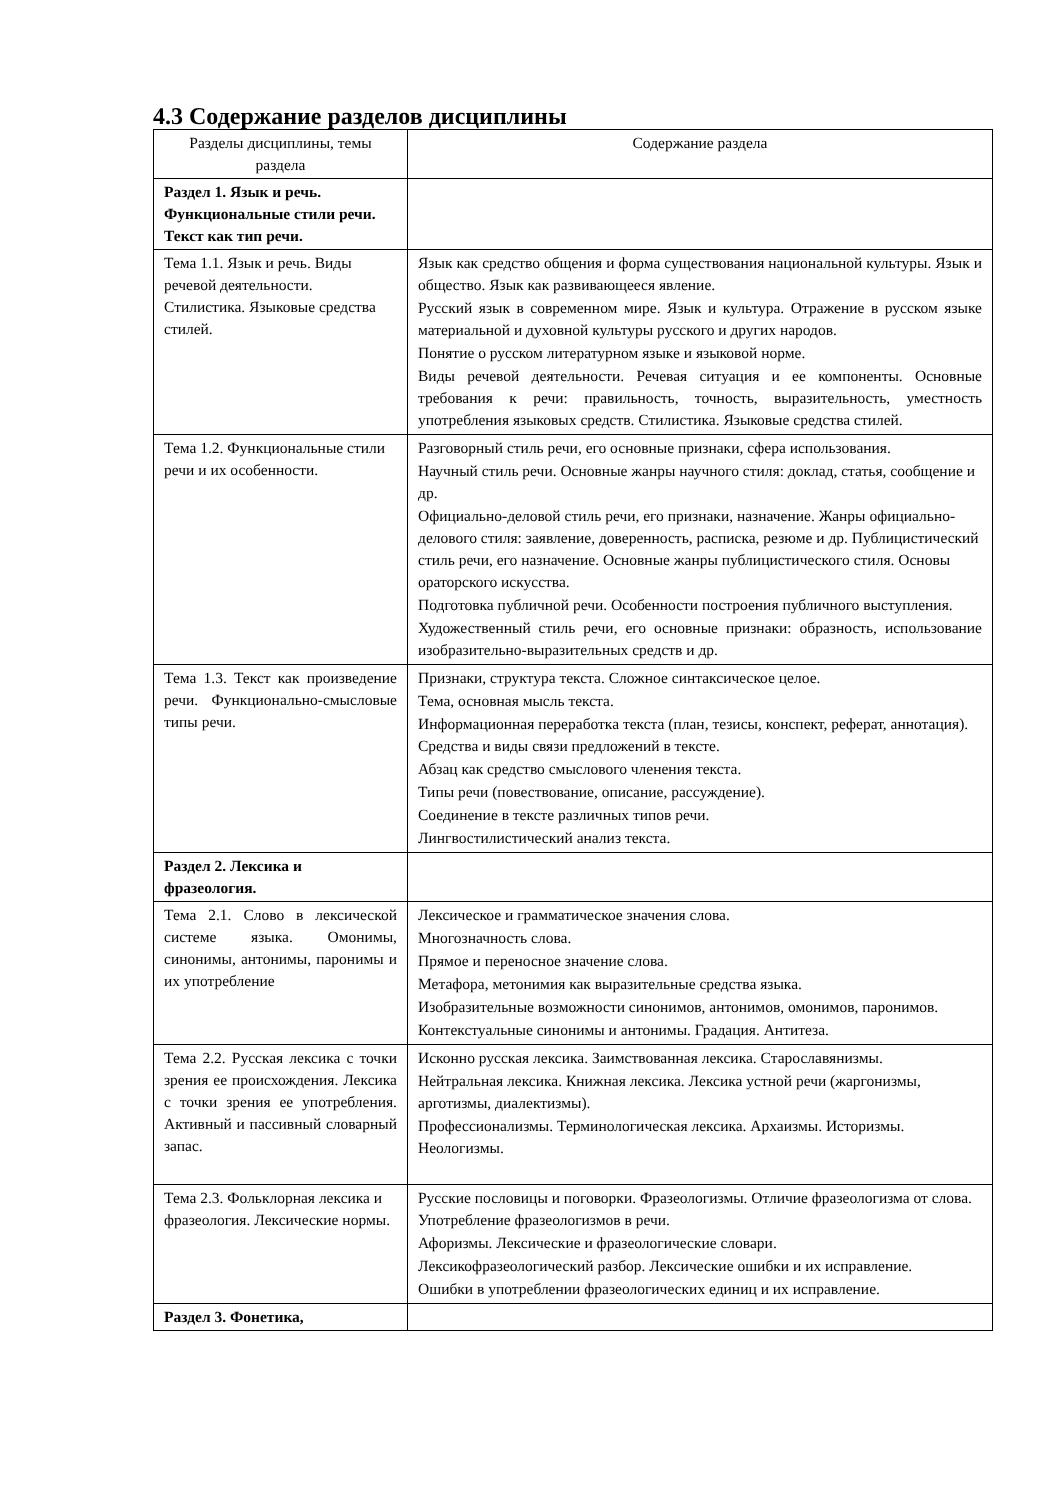4.3 Содержание разделов дисциплины
| Разделы дисциплины, темы раздела | Содержание раздела |
| Раздел 1. Язык и речь. Функциональные стили речи. Текст как тип речи. | |
| Тема 1.1. Язык и речь. Виды речевой деятельности. Стилистика. Языковые средства стилей. | Язык как средство общения и форма существования национальной культуры. Язык и общество. Язык как развивающееся явление. Русский язык в современном мире. Язык и культура. Отражение в русском языке материальной и духовной культуры русского и других народов. Понятие о русском литературном языке и языковой норме. Виды речевой деятельности. Речевая ситуация и ее компоненты. Основные требования к речи: правильность, точность, выразительность, уместность употребления языковых средств. Стилистика. Языковые средства стилей. |
| Тема 1.2. Функциональные стили речи и их особенности. | Разговорный стиль речи, его основные признаки, сфера использования. Научный стиль речи. Основные жанры научного стиля: доклад, статья, сообщение и др. Официально-деловой стиль речи, его признаки, назначение. Жанры официально-делового стиля: заявление, доверенность, расписка, резюме и др. Публицистический стиль речи, его назначение. Основные жанры публицистического стиля. Основы ораторского искусства. Подготовка публичной речи. Особенности построения публичного выступления. Художественный стиль речи, его основные признаки: образность, использование изобразительно-выразительных средств и др. |
| Тема 1.3. Текст как произведение речи. Функционально-смысловые типы речи. | Признаки, структура текста. Сложное синтаксическое целое. Тема, основная мысль текста. Информационная переработка текста (план, тезисы, конспект, реферат, аннотация). Средства и виды связи предложений в тексте. Абзац как средство смыслового членения текста. Типы речи (повествование, описание, рассуждение). Соединение в тексте различных типов речи. Лингвостилистический анализ текста. |
| Раздел 2. Лексика и фразеология. | |
| Тема 2.1. Слово в лексической системе языка. Омонимы, синонимы, антонимы, паронимы и их употребление | Лексическое и грамматическое значения слова. Многозначность слова. Прямое и переносное значение слова. Метафора, метонимия как выразительные средства языка. Изобразительные возможности синонимов, антонимов, омонимов, паронимов. Контекстуальные синонимы и антонимы. Градация. Антитеза. |
| Тема 2.2. Русская лексика с точки зрения ее происхождения. Лексика с точки зрения ее употребления. Активный и пассивный словарный запас. | Исконно русская лексика. Заимствованная лексика. Старославянизмы. Нейтральная лексика. Книжная лексика. Лексика устной речи (жаргонизмы, арготизмы, диалектизмы). Профессионализмы. Терминологическая лексика. Архаизмы. Историзмы. Неологизмы. |
| Тема 2.3. Фольклорная лексика и фразеология. Лексические нормы. | Русские пословицы и поговорки. Фразеологизмы. Отличие фразеологизма от слова. Употребление фразеологизмов в речи. Афоризмы. Лексические и фразеологические словари. Лексикофразеологический разбор. Лексические ошибки и их исправление. Ошибки в употреблении фразеологических единиц и их исправление. |
| Раздел 3. Фонетика, | |